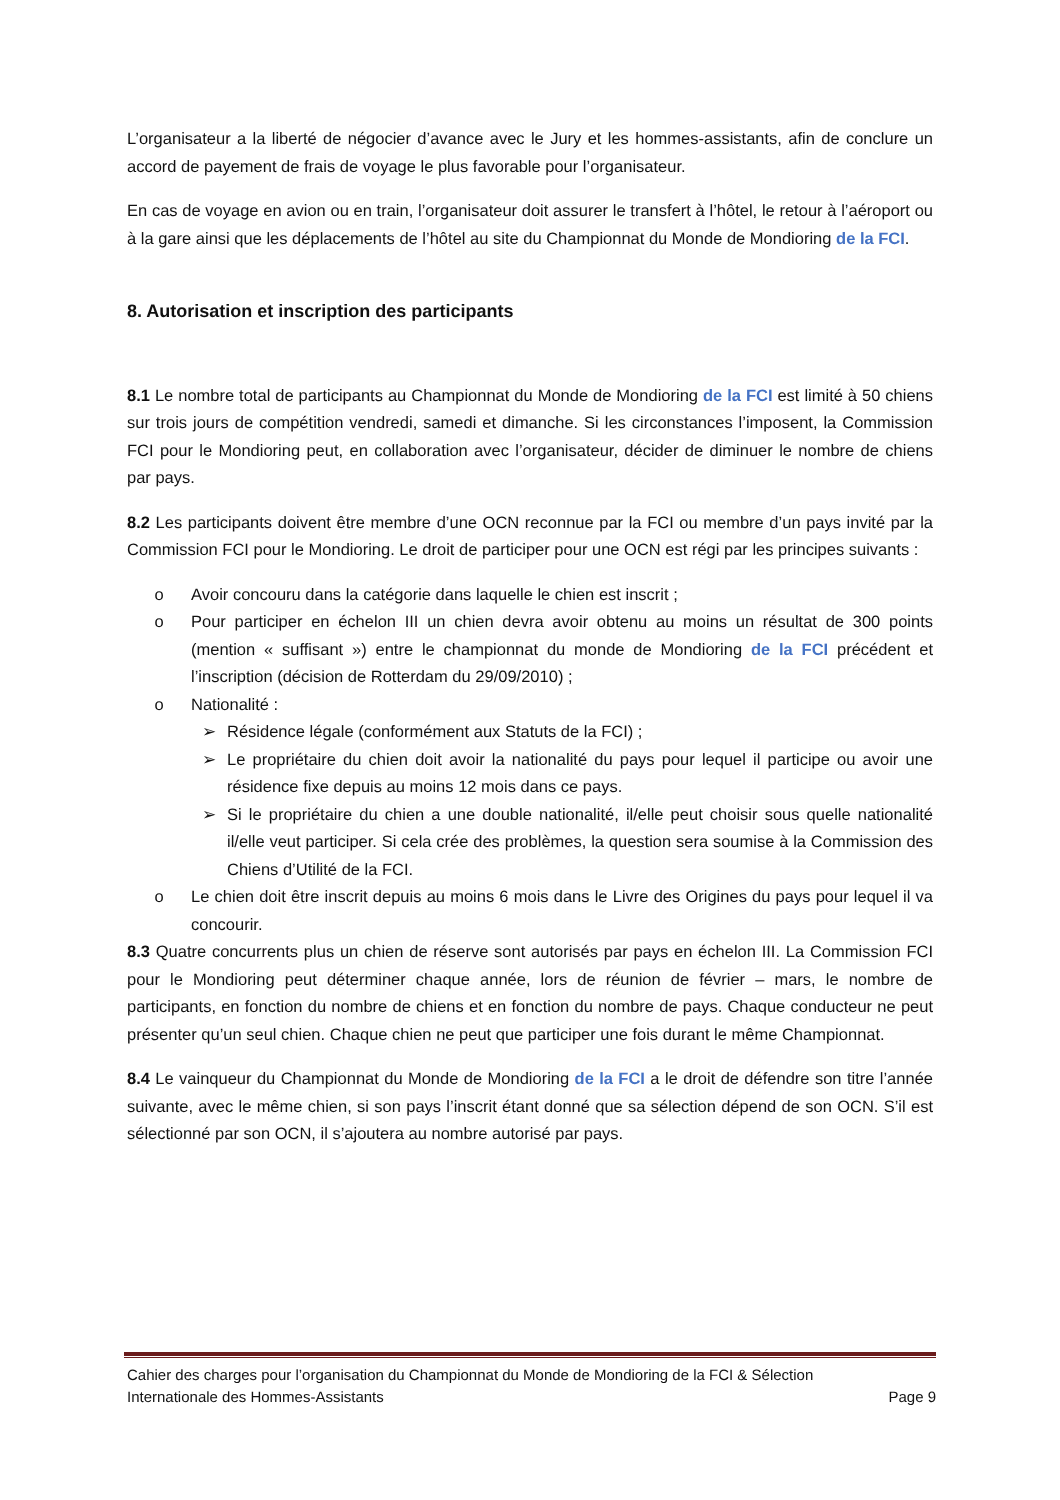L’organisateur a la liberté de négocier d’avance avec le Jury et les hommes-assistants, afin de conclure un accord de payement de frais de voyage le plus favorable pour l’organisateur.
En cas de voyage en avion ou en train, l’organisateur doit assurer le transfert à l’hôtel, le retour à l’aéroport ou à la gare ainsi que les déplacements de l’hôtel au site du Championnat du Monde de Mondioring de la FCI.
8. Autorisation et inscription des participants
8.1 Le nombre total de participants au Championnat du Monde de Mondioring de la FCI est limité à 50 chiens sur trois jours de compétition vendredi, samedi et dimanche. Si les circonstances l’imposent, la Commission FCI pour le Mondioring peut, en collaboration avec l’organisateur, décider de diminuer le nombre de chiens par pays.
8.2 Les participants doivent être membre d’une OCN reconnue par la FCI ou membre d’un pays invité par la Commission FCI pour le Mondioring. Le droit de participer pour une OCN est régi par les principes suivants :
o Avoir concouru dans la catégorie dans laquelle le chien est inscrit ;
o Pour participer en échelon III un chien devra avoir obtenu au moins un résultat de 300 points (mention « suffisant ») entre le championnat du monde de Mondioring de la FCI précédent et l’inscription (décision de Rotterdam du 29/09/2010) ;
o Nationalité :
➢ Résidence légale (conformément aux Statuts de la FCI) ;
➢ Le propriétaire du chien doit avoir la nationalité du pays pour lequel il participe ou avoir une résidence fixe depuis au moins 12 mois dans ce pays.
➢ Si le propriétaire du chien a une double nationalité, il/elle peut choisir sous quelle nationalité il/elle veut participer. Si cela crée des problèmes, la question sera soumise à la Commission des Chiens d’Utilité de la FCI.
o Le chien doit être inscrit depuis au moins 6 mois dans le Livre des Origines du pays pour lequel il va concourir.
8.3 Quatre concurrents plus un chien de réserve sont autorisés par pays en échelon III. La Commission FCI pour le Mondioring peut déterminer chaque année, lors de réunion de février – mars, le nombre de participants, en fonction du nombre de chiens et en fonction du nombre de pays. Chaque conducteur ne peut présenter qu’un seul chien. Chaque chien ne peut que participer une fois durant le même Championnat.
8.4 Le vainqueur du Championnat du Monde de Mondioring de la FCI a le droit de défendre son titre l’année suivante, avec le même chien, si son pays l’inscrit étant donné que sa sélection dépend de son OCN. S’il est sélectionné par son OCN, il s’ajoutera au nombre autorisé par pays.
Cahier des charges pour l’organisation du Championnat du Monde de Mondioring de la FCI & Sélection
Internationale des Hommes-Assistants Page 9